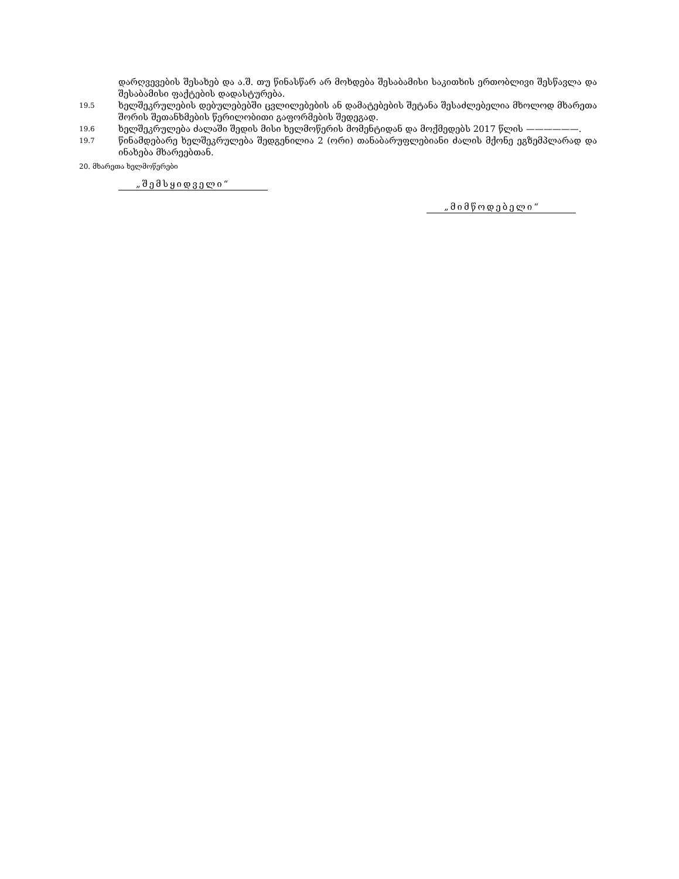დარღვევების შესახებ და ა.შ. თუ წინასწარ არ მოხდება შესაბამისი საკითხის ერთობლივი შესწავლა და შესაბამისი ფაქტების დადასტურება.
19.5
ხელშეკრულების დებულებებში ცვლილებების ან დამატებების შეტანა შესაძლებელია მხოლოდ მხარეთა შორის შეთანხმების წერილობითი გაფორმების შედეგად.
19.6
ხელშეკრულება ძალაში შედის მისი ხელმოწერის მომენტიდან და მოქმედებს 2017 წლის ——————.
19.7
წინამდებარე ხელშეკრულება შედგენილია 2 (ორი) თანაბარუფლებიანი ძალის მქონე ეგზემპლარად და ინახება მხარეებთან.
20. მხარეთა ხელმოწერები
„შემსყიდველი“
„მიმწოდებელი“